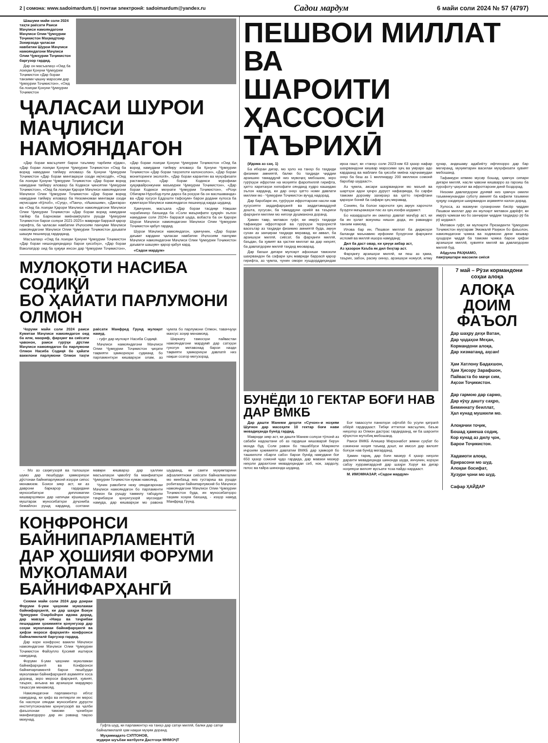2 | сомона: www.sadoimardum.tj | почтаи электронӣ: sadoimardum@yandex.ru Садои мардум 6 майи соли 2024 № 57 (4797)
Шашуми майи соли 2024 таҳти раёсати Раиси Маҷлиси намояндагони Маҷлиси Олии Ҷумҳурии Тоҷикистон Маҳмадтоир Зокирзода ҷаласаи навбатии Шурои Маҷлиси намояндагони Маҷлиси Олии Ҷумҳурии Тоҷикистон баргузор гардид.
Дар он масъалаҳо «Оид ба лоиҳаи Қонуни Ҷумҳурии Тоҷикистон «Дар бораи танзими ҷашну маросим дар Ҷумҳурии Тоҷикистон», «Оид ба лоиҳаи Қонуни Ҷумҳурии Тоҷикистон
ҶАЛАСАИ ШУРОИ
МАҶЛИСИ НАМОЯНДАГОН
«Дар бораи масъулият барои таълиму тарбияи кӯдак», «Дар бораи лоиҳаи Қонуни Ҷумҳурии Тоҷикистон «Оид ба ворид намудани тағйиру иловаҳо ба Қонуни Ҷумҳурии Тоҷикистон «Дар бораи минтақаҳои озоди иқтисодӣ», «Оид ба лоиҳаи Қонуни Ҷумҳурии Тоҷикистон «Дар бораи ворид намудани тағйиру иловаҳо ба Кодекси ҷиноятии Ҷумҳурии Тоҷикистон», «Оид ба лоиҳаи Қарори Маҷлиси намояндагони Маҷлиси Олии Ҷумҳурии Тоҷикистон «Дар бораи ворид намудани тағйиру иловаҳо ба Низомномаи минтақаи озоди иқтисодии «Кӯлоб», «Суғд», «Панҷ», «Ишкошим», «Дангара» ва «Оид ба лоиҳаи Қарори Маҷлиси намояндагони Маҷлиси Олии Ҷумҳурии Тоҷикистон «Дар бораи ворид намудани тағйир ба Барномаи миёнамӯҳлати рушди Ҷумҳурии Тоҷикистон барои солҳои 2021-2025» мавриди баррасӣ қарор гирифта, ба ҷаласаи навбатии Иҷлосияи панҷуми Маҷлиси намояндагони Маҷлиси Олии Ҷумҳурии Тоҷикистон даъвати шашум пешниҳод гардиданд.
Масъалаҳо «Оид ба лоиҳаи Қонуни Ҷумҳурии Тоҷикистон «Дар бораи нишондиҳандаҳо барои ҳисобҳо», «Дар бораи Ваколатдор оид ба ҳуқуқи инсон дар Ҷумҳурии Тоҷикистон», «Дар бораи лоиҳаи Қонуни Ҷумҳурии Тоҷикистон «Оид ба ворид намудани тағйиру иловаҳо ба Қонуни Ҷумҳурии Тоҷикистон «Дар бораи таҳсилоти калонсолон», «Дар бораи мониторинги экологӣ», «Дар бораи карантин ва муҳофизати растаниҳо», «Дар бораи Кодекси мурофиаи ҳуқуқвайронкунии маъмурии Ҷумҳурии Тоҷикистон», «Дар бораи Кодекси меҳнати Ҷумҳурии Тоҷикистон», «Роҳи Обигарм-Нуробод-пули дароз ба роҳҳои ба он васлшаванда» ва «Дар хусуси Еддошти тафоҳум» барои додани хулоса ба кумитаҳои Маҷлиси намояндагон пешниҳод карда шуданд.
Ҳамчунин, масъала «Дар бораи тасдиқи Нақшаи чорабиниҳо бахшида ба «Соли маърифати ҳуқуқӣ» эълон намудани соли 2024» баррасӣ шуда, вобаста ба он Қарори Шурои Маҷлиси намояндагони Маҷлиси Олии Ҷумҳурии Тоҷикистон қабул гардид.
Шурои Маҷлиси намояндагон, ҳамчунин, «Дар бораи даъват кардани ҷаласаи навбатии Иҷлосияи панҷуми Маҷлиси намояндагони Маҷлиси Олии Ҷумҳурии Тоҷикистон даъвати шашум» қарор қабул кард.
«Садои мардум»
МУЛОҚОТИ НАСИБА СОДИҚӢ
БО ҲАЙАТИ ПАРЛУМОНИ ОЛМОН
Чоруми майи соли 2024 раиси Кумитаи Маҷлиси намояндагон оид ба илм, маориф, фарҳанг ва сиёсати ҷавонон, раиси гурӯҳи дӯстии Маҷлиси намояндагон бо парлумони Олмон Насиба Содиқӣ бо ҳайати вакилони парлумони Олмон таҳти раёсати Манфред Грунд мулоқот намуд.
- гуфт дар мулоқот Насиба Содиқӣ.
Маҷлиси намояндагони Маҷлиси Олии Ҷумҳурии Тоҷикистон ҷиҳати тақвияти ҳамкориҳои судманд бо парламентҳои кишварҳои олам, аз ҷумла бо парлумони Олмон, тавачҷуҳи махсус зоҳир менамояд.
Ширкату тамосҳои пайвастаи намояндагони мардумӣ дар сатҳҳои гуногун метавонад барои назди тақвияти ҳамкориҳои давлатӣ низ нақши созгор мегузорад.
- Мо аз саҳмгузорӣ ва талошҳои шумо дар пешбурди ҳамкориҳои дӯстонаи байнипарлумонӣ изҳори сипос менамоем. Боиси зикр аст, ки аз даврони баркарор гардидани муносибатҳои дипломатии кишварҳоямон дар натиҷаи кӯшишҳои муштарак муносибатҳои дуҷониба бемайлон рушд карданд, сохтани мавқеи кишварҳо дар ҳаллии масъалаҳои ҷавобгӯ ба манфиатҳои Ҷумҳурии Тоҷикистон кумак намоянд.
Чунин равобити неку ояндагаронаи Маҷлиси намояндагон бо парламенти Олмон ба рушду такмилу табодули таҷрибаҳои қонунгузорӣ мусоидат намуда, дар кишварҳои мо равона шудаанд, ки самти муҳимтарини афзалиятноки сиёсати байналмилалии мо минбаъд низ густариш ва рушди робитаҳои байнипарлумонӣ бо Маҷлиси намояндагони Маҷлиси Олии Ҷумҳурии Тоҷикистон буда, ин муносибатҳоро таҳким хоҳем бахшид, - изҳор намуд Манфред Грунд.
КОНФРОНСИ БАЙНИПАРЛАМЕНТӢ
ДАР ҲОШИЯИ ФОРУМИ
МУКОЛАМАИ БАЙНИФАРҲАНГӢ
Сеюми майи соли 2024 дар доираи Форуми 6-уми ҷаҳонии муколамаи байнифарҳангӣ, ки дар шаҳри Бокуи Ҷумҳурии Озарбойҷон идома дорад, дар мавзуи «Нақш ва таҷрибаи пешқадами ҳокимияти қонунгузор дар соҳаи муколамаи байнифарҳангӣ ва ҳифзи мероси фарҳангӣ» конфронси байналмилалӣ баргузор гардид.
Дар кори конфронс вакили Маҷлиси намояндагони Маҷлиси Олии Ҷумҳурии Тоҷикистон Файзулло Қосимӣ иштирок намуданд.
Форуми 6-уми ҷаҳонии муколамаи байнифарҳангӣ ва Конфронси байнипарламентӣ барои пешбурди муколамаи байнифарҳангӣ аҳамияти хоса доранд, зеро мероси фарҳангӣ, ҳувият, таърих, анъана ва арзишҳои мардумро таҷассум менамояд.
Намояндагони парламентҳо ибroz намуданд, ки ҳифз ва интиқоли ин мерос ба наслҳои ояндаи муносибати дурусти институтсионалии қонунгузорӣ ва ҷалби фаъолонаи тамоми ҷонибҳои манфиатдорро дар ин раванд тақозо мекунад.
Гуфта шуд, ки парламентҳо на танҳо дар сатҳи миллӣ, балки дар сатҳи байналмилалӣ ҳам нақши муҳим доранд.
Муҳаммадато СУЛТОНОВ,
мудири шуъбаи матбуоти Дастгоҳи МНМОҶТ
ПЕШВОИ МИЛЛАТ ВА
ШАРОИТИ ҲАССОСИ ТАЪРИХӢ
(Идома аз саҳ. 1)
Ба ибораи дигар, мо ҳоло на танҳо бо таҳдиди физикии амниятӣ, балки бо таҳдиди ҷиддии арзишию тамаддунӣ низ мувоҷеҳ мебошем, зеро гурӯҳҳои ифротии на моҳияти фароmиллӣ гирифта, ҳатто харитаҳои хилофати оянданд худро кашидаю эълон карданд, ки дар онҳо ҳатто номи давлати миллии мо - Ҷумҳурии Тоҷикистон вуҷуд надорад.
Дар баробари ин, гурӯҳҳои ифротгароии насли нав хусусияти зиддифарҳангӣ ва зиддитамаддунӣ дошта, хусусан, ба тамаддуни ориёӣ ва таърихи фарҳанги миллии мо нигоҳи душманона доранд.
Ҳамин тавр, метавон гуфт, ки имрӯз таҳдиди тафаккури ифротгароӣ ва гурӯҳҳои террористӣ васеътар аз таҳдиди физикию амниятӣ буда, ақнун сухан аз занҷираи таҳдиде меравад, ки аввал, ба арзишҳои миллӣ, сиёсат, ба фарҳанги миллӣ, баъдан, ба ҳувият ва ҳастии миллат ва дар ниҳоят, ба давлатдории миллӣ таҳдид меоварад.
Дар бахши дигари мулоқот афзоиши тамоюли шахрвандон ба сафари ҳаҷ мавриди баррасӣ қарор гирифта, аз ҷумла, чунин омори хушдорддиҳандае ироа гашт, ки «танҳо соли 2023-юм 63 ҳазор нафар шаҳрвандони кишвар маросими ҳаҷ ва умраро адо кардаанд ва маблағи ба ҳисоби миёна харҷнамудаи онҳо ба беш аз 1 миллиарду 200 миллион сомонӣ баробар шудааст».
Аз ҷумла, аксари шаҳрвандони мо маънӣ ва шартҳои адои ҳаҷро дуруст нафаҳмида, бо сарфи тамоми дороиву захираҳо ва ҳатто гирифтани қарзҳои бонкӣ ба сафари ҳаҷ меравад.
Сониян, ба болои харочоти ҳаҷ ақнун харочоти бузурги маъракаҳои пас аз ҳаҷ изофа шудааст.
Бо назардошти ин омилҳо давлат маҷбур аст, ки ба ин ҳолат вокуниш нишон дода, ин равандро танзим намояд.
Илова бар ин, Пешвои миллат ба диджоҳои баланди маънавию ирфонии бузургони фарҳанги исломӣ ва миллӣ ишора намуданд:
Дил ба даст овар, ки ҳаҷҷи акбар аст,
Аз ҳазорон Каъба як дил беҳтар аст.
Фарҳангу арзишҳои миллӣ, ки пеш аз ҳама, таърих, забон, расму оинҳо, арзишҳои номусӣ, илму ҳунар, андешаву адабиёту ифтихорро дар бар мегиранд, муҳимтарин василаи муҳофизати ҳувият мебошанд.
Тафаккури илмию мусир бошад, ҳамчун сипари дигари миллӣ, насли ҷавони кишварро аз гароиш ба хурофоту ҷаҳолат ва ифротгароии динӣ боздорад.
Низоми давлатдории дунявӣ низ ҳамчун омили таъминкунандаи суботу амният ба кафили таъмини ҳуқуқу озодиҳои шаҳрвандон аҳамияти калон дорад.
Хулоса, аз мазмуни суханронии бисёр ҷиддии Пешвои миллат дар ин мулоқот метавон дарёфт, ки имрӯз ҷомеаи мо бо занҷираи ҷиддии таҳдидҳо рӯ ба рӯ шудааст.
Метавон гуфт, ки мулоқоти Президенти Ҷумҳурии Тоҷикистон муҳтарам Эмомалӣ Раҳмон бо фаъолон, намояндагони ҷомеа ва ходимони дини кишвар ҳушдори ҷиддӣ ба тамоми ҷомеа барои ҳифзи арзишҳои миллӣ, ҳувияти миллӣ ва давлатдории миллӣ буд.
Абдулло РАҲНАМО,
пажӯҳишгари масоили сиёсӣ
БУНЁДИ 10 ГЕКТАР БОҒИ НАВ ДАР ВМКБ
Дар дашти Манеми деҳоти «Сучон»-и ноҳияи Шуғнон дар масоҳати 10 гектар боғи нави мевадиҳанда бунёд гардид.
Мавриди зикр аст, ки дашти Манем солҳои тӯлонӣ аз сабаби надоштани об аз гардиши кишоварзӣ берун монда буд. Соли равон бо ташаббуси Мақомоти иҷроияи ҳокимияти давлатии ВМКБ дар ҳамкорӣ бо ташкилоти «Барги сабз» барои бунёд намудани боғ 650 ҳазор сомонӣ ҷудо гардида, дар мавзеи мазкур ниҳоли дарахтони мевадиҳандаи себ, нок, зардолу, гелос ва ғайра шинонда шуданд.
Боғ тавассути панелҳои офтобӣ бо усули қатрагӣ обёрӣ гардидааст. Тибқи иттилои масъулин, баъзе ниҳолҳо аз Олмон дастрас гардидаанд, ки ба шароити кӯҳистон мутобиқ мебошанд.
Раиси ВМКБ Алишер Мирзонабот зимни суҳбат бо сокинони ноҳия таъкид дошт, ки имсол дар вилоят боғҳои нав бунёд мегарданд.
Ҳамин тариқ, дар боғи мазкур 4 ҳазор ниҳоли дарахти мевадиҳанда шинонда шуда, инчунин, корҳои сабзу хуррамгардонӣ дар шаҳри Хоруғ ва дигар ноҳияҳои вилоят вусъати тоза пайдо кардааст.
М. ИМОМНАЗАР, «Садои мардум»
7 май – Рӯзи кормандони соҳаи алоқа
АЛОҚА
ДОИМ ФАЪОЛ
Дар шаҳру деҳи Ватан,
Дар ҷодаҳои Меҳан,
Кормандони алоқа,
Дар хизматанд, аҳсан!
Ҳам Хатлону Бадахшон,
Ҳам Ҳисору Зарафшон,
Пайваста бо маҷи сим,
Ақсои Тоҷикистон.
Дар гармою дар сармо,
Дар кӯҳу дашту саҳро,
Беминнату беиллат,
Ҳал кунад мушкили мо.
Алоқачии тоҷик,
Бошад ҳамеша содиқ.
Кор кунад аз дилу ҷон,
Барои Тоҷикистон.
Хадамоти алоқа,
Ёрирасони мо шуд.
Алоқаи босифат,
Ҳузури ҷони мо шуд.
Сафар ҲАЙДАР